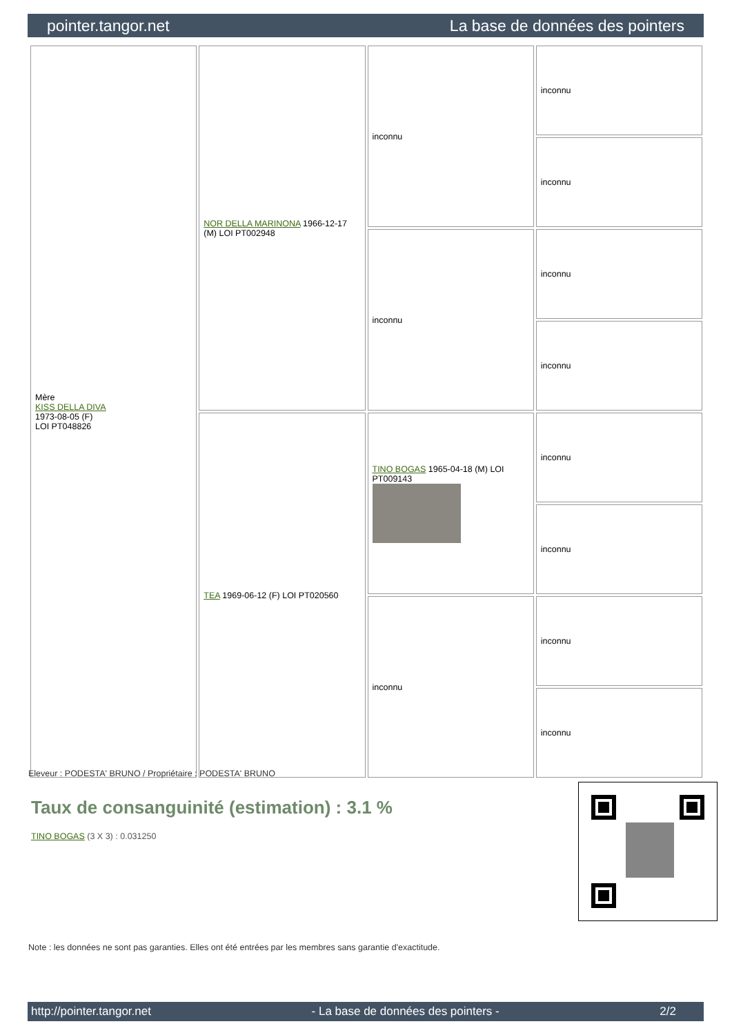pointer.tangor.net La base de données des pointers
| Mère KISS DELLA DIVA 1973-08-05 (F) LOI PT048826 | NOR DELLA MARINONA 1966-12-17 (M) LOI PT002948 | inconnu | inconnu |
| | | | inconnu |
| | | inconnu | inconnu |
| | | | inconnu |
| | TEA 1969-06-12 (F) LOI PT020560 | TINO BOGAS 1965-04-18 (M) LOI PT009143 | inconnu |
| | | | inconnu |
| | | inconnu | inconnu |
| | | | inconnu |
Eleveur : PODESTA' BRUNO / Propriétaire : PODESTA' BRUNO
Taux de consanguinité (estimation) : 3.1 %
TINO BOGAS (3 X 3) : 0.031250
Note : les données ne sont pas garanties. Elles ont été entrées par les membres sans garantie d'exactitude.
http://pointer.tangor.net - La base de données des pointers - 2/2